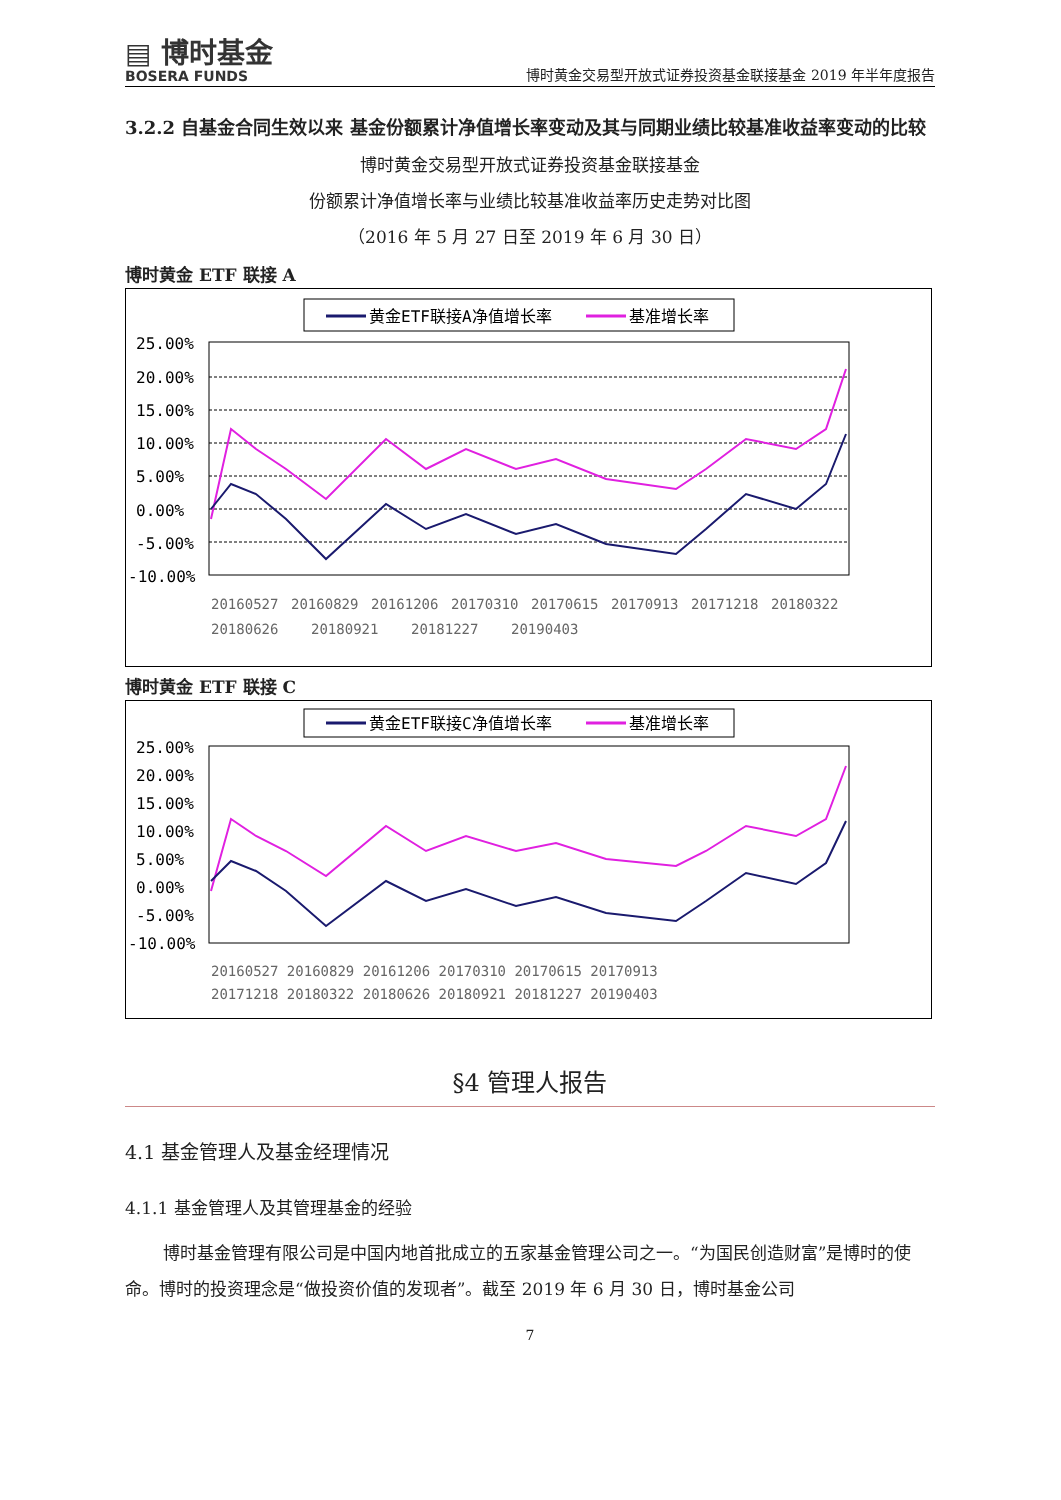▤ 博时基金
BOSERA FUNDS
博时黄金交易型开放式证券投资基金联接基金 2019 年半年度报告
3.2.2 自基金合同生效以来 基金份额累计净值增长率变动及其与同期业绩比较基准收益率变动的比较
博时黄金交易型开放式证券投资基金联接基金
份额累计净值增长率与业绩比较基准收益率历史走势对比图
（2016 年 5 月 27 日至 2019 年 6 月 30 日）
博时黄金 ETF 联接 A
黄金ETF联接A净值增长率
基准增长率
25.00%
20.00%
15.00%
10.00%
5.00%
0.00%
-5.00%
-10.00%
20160527
20160829
20161206
20170310
20170615
20170913
20171218
20180322
20180626
20180921
20181227
20190403
博时黄金 ETF 联接 C
黄金ETF联接C净值增长率
基准增长率
25.00%
20.00%
15.00%
10.00%
5.00%
0.00%
-5.00%
-10.00%
20160527 20160829 20161206 20170310 20170615 20170913
20171218 20180322 20180626 20180921 20181227 20190403
§4 管理人报告
4.1 基金管理人及基金经理情况
4.1.1 基金管理人及其管理基金的经验
博时基金管理有限公司是中国内地首批成立的五家基金管理公司之一。“为国民创造财富”是博时的使命。博时的投资理念是“做投资价值的发现者”。截至 2019 年 6 月 30 日，博时基金公司
7